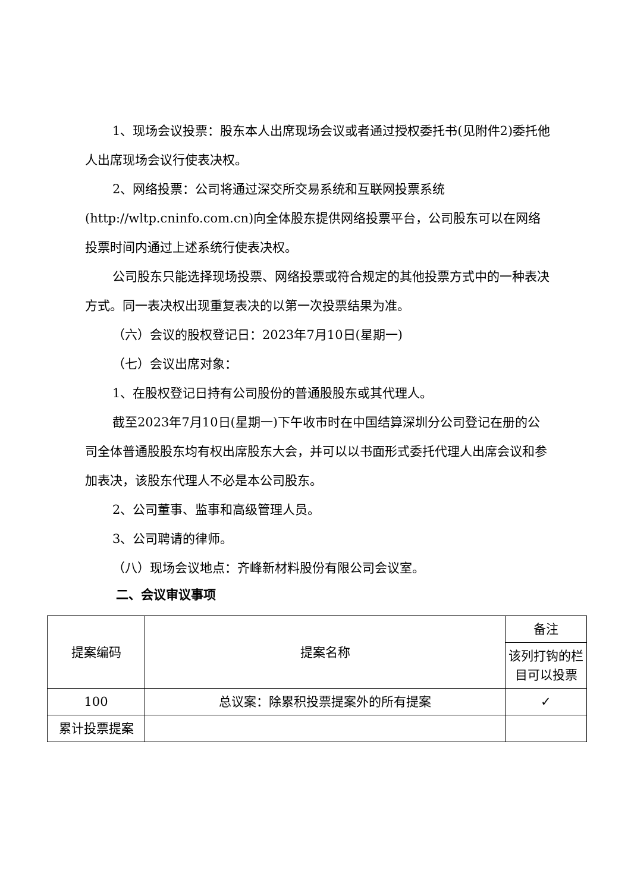1、现场会议投票：股东本人出席现场会议或者通过授权委托书(见附件2)委托他人出席现场会议行使表决权。
2、网络投票：公司将通过深交所交易系统和互联网投票系统(http://wltp.cninfo.com.cn)向全体股东提供网络投票平台，公司股东可以在网络投票时间内通过上述系统行使表决权。
公司股东只能选择现场投票、网络投票或符合规定的其他投票方式中的一种表决方式。同一表决权出现重复表决的以第一次投票结果为准。
（六）会议的股权登记日：2023年7月10日(星期一)
（七）会议出席对象：
1、在股权登记日持有公司股份的普通股股东或其代理人。
截至2023年7月10日(星期一)下午收市时在中国结算深圳分公司登记在册的公司全体普通股股东均有权出席股东大会，并可以以书面形式委托代理人出席会议和参加表决，该股东代理人不必是本公司股东。
2、公司董事、监事和高级管理人员。
3、公司聘请的律师。
（八）现场会议地点：齐峰新材料股份有限公司会议室。
二、会议审议事项
| 提案编码 | 提案名称 | 备注 |
| | | 该列打钩的栏目可以投票 |
| 100 | 总议案：除累积投票提案外的所有提案 | ✓ |
| 累计投票提案 | | |